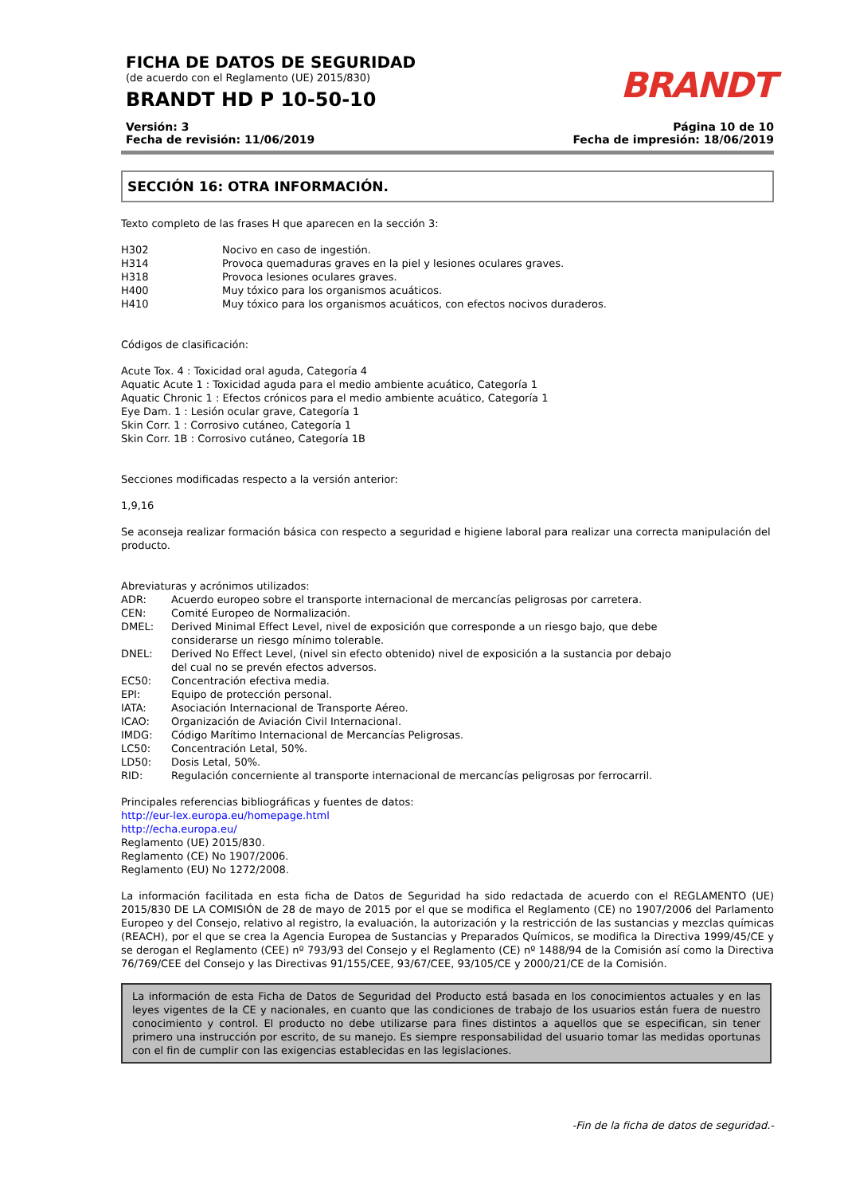FICHA DE DATOS DE SEGURIDAD
(de acuerdo con el Reglamento (UE) 2015/830)
BRANDT HD P 10-50-10
BRANDT
Versión: 3
Fecha de revisión: 11/06/2019
Página 10 de 10
Fecha de impresión: 18/06/2019
SECCIÓN 16: OTRA INFORMACIÓN.
Texto completo de las frases H que aparecen en la sección 3:
H302 Nocivo en caso de ingestión.
H314 Provoca quemaduras graves en la piel y lesiones oculares graves.
H318 Provoca lesiones oculares graves.
H400 Muy tóxico para los organismos acuáticos.
H410 Muy tóxico para los organismos acuáticos, con efectos nocivos duraderos.
Códigos de clasificación:
Acute Tox. 4 : Toxicidad oral aguda, Categoría 4
Aquatic Acute 1 : Toxicidad aguda para el medio ambiente acuático, Categoría 1
Aquatic Chronic 1 : Efectos crónicos para el medio ambiente acuático, Categoría 1
Eye Dam. 1 : Lesión ocular grave, Categoría 1
Skin Corr. 1 : Corrosivo cutáneo, Categoría 1
Skin Corr. 1B : Corrosivo cutáneo, Categoría 1B
Secciones modificadas respecto a la versión anterior:
1,9,16
Se aconseja realizar formación básica con respecto a seguridad e higiene laboral para realizar una correcta manipulación del producto.
Abreviaturas y acrónimos utilizados:
ADR: Acuerdo europeo sobre el transporte internacional de mercancías peligrosas por carretera.
CEN: Comité Europeo de Normalización.
DMEL: Derived Minimal Effect Level, nivel de exposición que corresponde a un riesgo bajo, que debe
considerarse un riesgo mínimo tolerable.
DNEL: Derived No Effect Level, (nivel sin efecto obtenido) nivel de exposición a la sustancia por debajo
del cual no se prevén efectos adversos.
EC50: Concentración efectiva media.
EPI: Equipo de protección personal.
IATA: Asociación Internacional de Transporte Aéreo.
ICAO: Organización de Aviación Civil Internacional.
IMDG: Código Marítimo Internacional de Mercancías Peligrosas.
LC50: Concentración Letal, 50%.
LD50: Dosis Letal, 50%.
RID: Regulación concerniente al transporte internacional de mercancías peligrosas por ferrocarril.
Principales referencias bibliográficas y fuentes de datos:
http://eur-lex.europa.eu/homepage.html
http://echa.europa.eu/
Reglamento (UE) 2015/830.
Reglamento (CE) No 1907/2006.
Reglamento (EU) No 1272/2008.
La información facilitada en esta ficha de Datos de Seguridad ha sido redactada de acuerdo con el REGLAMENTO (UE) 2015/830 DE LA COMISIÓN de 28 de mayo de 2015 por el que se modifica el Reglamento (CE) no 1907/2006 del Parlamento Europeo y del Consejo, relativo al registro, la evaluación, la autorización y la restricción de las sustancias y mezclas químicas (REACH), por el que se crea la Agencia Europea de Sustancias y Preparados Químicos, se modifica la Directiva 1999/45/CE y se derogan el Reglamento (CEE) nº 793/93 del Consejo y el Reglamento (CE) nº 1488/94 de la Comisión así como la Directiva 76/769/CEE del Consejo y las Directivas 91/155/CEE, 93/67/CEE, 93/105/CE y 2000/21/CE de la Comisión.
La información de esta Ficha de Datos de Seguridad del Producto está basada en los conocimientos actuales y en las leyes vigentes de la CE y nacionales, en cuanto que las condiciones de trabajo de los usuarios están fuera de nuestro conocimiento y control. El producto no debe utilizarse para fines distintos a aquellos que se especifican, sin tener primero una instrucción por escrito, de su manejo. Es siempre responsabilidad del usuario tomar las medidas oportunas con el fin de cumplir con las exigencias establecidas en las legislaciones.
-Fin de la ficha de datos de seguridad.-